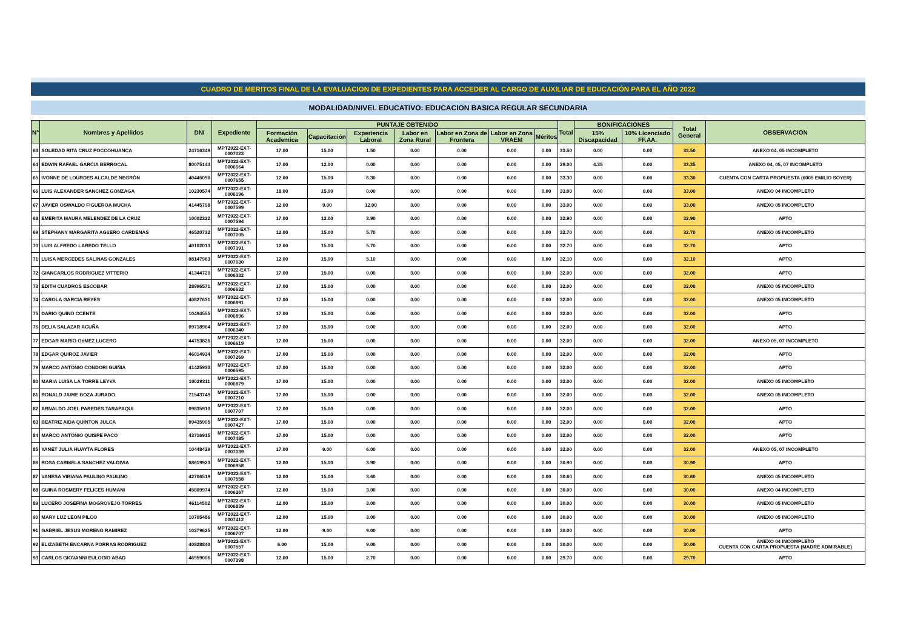CUADRO DE MERITOS FINAL DE LA EVALUACION DE EXPEDIENTES PARA ACCEDER AL CARGO DE AUXILIAR DE EDUCACIÓN PARA EL AÑO 2022
MODALIDAD/NIVEL EDUCATIVO: EDUCACION BASICA REGULAR SECUNDARIA
| N° | Nombres y Apellidos | DNI | Expediente | PUNTAJE OBTENIDO | | | | | | | Total | BONIFICACIONES | | Total General | OBSERVACION |
| --- | --- | --- | --- | --- | --- | --- | --- | --- | --- | --- | --- | --- | --- | --- | --- |
| | | | | Formación Academica | Capacitación | Experiencia Laboral | Labor en Zona Rural | Labor en Zona de Frontera | Labor en Zona VRAEM | Méritos | | 15% Discapacidad | 10% Licenciado FF.AA. | | |
| 63 | SOLEDAD RITA CRUZ POCCOHUANCA | 24716349 | MPT2022-EXT-0007023 | 17.00 | 15.00 | 1.50 | 0.00 | 0.00 | 0.00 | 0.00 | 33.50 | 0.00 | 0.00 | 33.50 | ANEXO 04, 05 INCOMPLETO |
| 64 | EDWIN RAFAEL GARCíA BERROCAL | 80075144 | MPT2022-EXT-0006664 | 17.00 | 12.00 | 0.00 | 0.00 | 0.00 | 0.00 | 0.00 | 29.00 | 4.35 | 0.00 | 33.35 | ANEXO 04, 05, 07 INCOMPLETO |
| 65 | IVONNE DE LOURDES ALCALDE NEGRÒN | 40445090 | MPT2022-EXT-0007655 | 12.00 | 15.00 | 6.30 | 0.00 | 0.00 | 0.00 | 0.00 | 33.30 | 0.00 | 0.00 | 33.30 | CUENTA CON CARTA PROPUESTA (6005 EMILIO SOYER) |
| 66 | LUIS ALEXANDER SANCHEZ GONZAGA | 10230574 | MPT2022-EXT-0006196 | 18.00 | 15.00 | 0.00 | 0.00 | 0.00 | 0.00 | 0.00 | 33.00 | 0.00 | 0.00 | 33.00 | ANEXO 04 INCOMPLETO |
| 67 | JAVIER OSWALDO FIGUEROA MUCHA | 41445798 | MPT2022-EXT-0007599 | 12.00 | 9.00 | 12.00 | 0.00 | 0.00 | 0.00 | 0.00 | 33.00 | 0.00 | 0.00 | 33.00 | ANEXO 05 INCOMPLETO |
| 68 | EMERITA MAURA MELENDEZ DE LA CRUZ | 10002322 | MPT2022-EXT-0007594 | 17.00 | 12.00 | 3.90 | 0.00 | 0.00 | 0.00 | 0.00 | 32.90 | 0.00 | 0.00 | 32.90 | APTO |
| 69 | STEPHANY MARGARITA AGüERO CARDENAS | 46520732 | MPT2022-EXT-0007005 | 12.00 | 15.00 | 5.70 | 0.00 | 0.00 | 0.00 | 0.00 | 32.70 | 0.00 | 0.00 | 32.70 | ANEXO 05 INCOMPLETO |
| 70 | LUIS ALFREDO LAREDO TELLO | 40102013 | MPT2022-EXT-0007391 | 12.00 | 15.00 | 5.70 | 0.00 | 0.00 | 0.00 | 0.00 | 32.70 | 0.00 | 0.00 | 32.70 | APTO |
| 71 | LUISA MERCEDES SALINAS GONZALES | 08147963 | MPT2022-EXT-0007030 | 12.00 | 15.00 | 5.10 | 0.00 | 0.00 | 0.00 | 0.00 | 32.10 | 0.00 | 0.00 | 32.10 | APTO |
| 72 | GIANCARLOS RODRIGUEZ VITTERIO | 41344720 | MPT2022-EXT-0006332 | 17.00 | 15.00 | 0.00 | 0.00 | 0.00 | 0.00 | 0.00 | 32.00 | 0.00 | 0.00 | 32.00 | APTO |
| 73 | EDITH CUADROS ESCOBAR | 28996571 | MPT2022-EXT-0006632 | 17.00 | 15.00 | 0.00 | 0.00 | 0.00 | 0.00 | 0.00 | 32.00 | 0.00 | 0.00 | 32.00 | ANEXO 05 INCOMPLETO |
| 74 | CAROLA GARCIA REYES | 40827631 | MPT2022-EXT-0006891 | 17.00 | 15.00 | 0.00 | 0.00 | 0.00 | 0.00 | 0.00 | 32.00 | 0.00 | 0.00 | 32.00 | ANEXO 05 INCOMPLETO |
| 75 | DARIO QUINO CCENTE | 10494555 | MPT2022-EXT-0006896 | 17.00 | 15.00 | 0.00 | 0.00 | 0.00 | 0.00 | 0.00 | 32.00 | 0.00 | 0.00 | 32.00 | APTO |
| 76 | DELIA SALAZAR ACUÑA | 09718964 | MPT2022-EXT-0006340 | 17.00 | 15.00 | 0.00 | 0.00 | 0.00 | 0.00 | 0.00 | 32.00 | 0.00 | 0.00 | 32.00 | APTO |
| 77 | EDGAR MARIO GóMEZ LUCERO | 44753826 | MPT2022-EXT-0006619 | 17.00 | 15.00 | 0.00 | 0.00 | 0.00 | 0.00 | 0.00 | 32.00 | 0.00 | 0.00 | 32.00 | ANEXO 05, 07 INCOMPLETO |
| 78 | EDGAR QUIROZ JAVIER | 46014934 | MPT2022-EXT-0007269 | 17.00 | 15.00 | 0.00 | 0.00 | 0.00 | 0.00 | 0.00 | 32.00 | 0.00 | 0.00 | 32.00 | APTO |
| 79 | MARCO ANTONIO CONDORI GUIÑIA | 41425933 | MPT2022-EXT-0006595 | 17.00 | 15.00 | 0.00 | 0.00 | 0.00 | 0.00 | 0.00 | 32.00 | 0.00 | 0.00 | 32.00 | APTO |
| 80 | MARIA LUISA LA TORRE LEYVA | 10029311 | MPT2022-EXT-0006879 | 17.00 | 15.00 | 0.00 | 0.00 | 0.00 | 0.00 | 0.00 | 32.00 | 0.00 | 0.00 | 32.00 | ANEXO 05 INCOMPLETO |
| 81 | RONALD JAIME BOZA JURADO | 71543749 | MPT2022-EXT-0007210 | 17.00 | 15.00 | 0.00 | 0.00 | 0.00 | 0.00 | 0.00 | 32.00 | 0.00 | 0.00 | 32.00 | ANEXO 05 INCOMPLETO |
| 82 | ARNALDO JOEL PAREDES TARAPAQUI | 09835910 | MPT2022-EXT-0007707 | 17.00 | 15.00 | 0.00 | 0.00 | 0.00 | 0.00 | 0.00 | 32.00 | 0.00 | 0.00 | 32.00 | APTO |
| 83 | BEATRIZ AIDA QUINTON JULCA | 09435905 | MPT2022-EXT-0007427 | 17.00 | 15.00 | 0.00 | 0.00 | 0.00 | 0.00 | 0.00 | 32.00 | 0.00 | 0.00 | 32.00 | APTO |
| 84 | MARCO ANTONIO QUISPE PACO | 43716915 | MPT2022-EXT-0007485 | 17.00 | 15.00 | 0.00 | 0.00 | 0.00 | 0.00 | 0.00 | 32.00 | 0.00 | 0.00 | 32.00 | APTO |
| 85 | YANET JULIA HUAYTA FLORES | 10448429 | MPT2022-EXT-0007039 | 17.00 | 9.00 | 6.00 | 0.00 | 0.00 | 0.00 | 0.00 | 32.00 | 0.00 | 0.00 | 32.00 | ANEXO 05, 07 INCOMPLETO |
| 86 | ROSA CARMELA SANCHEZ VALDIVIA | 08619923 | MPT2022-EXT-0006958 | 12.00 | 15.00 | 3.90 | 0.00 | 0.00 | 0.00 | 0.00 | 30.90 | 0.00 | 0.00 | 30.90 | APTO |
| 87 | VANESA VIBIANA PAULINO PAULINO | 42706519 | MPT2022-EXT-0007558 | 12.00 | 15.00 | 3.60 | 0.00 | 0.00 | 0.00 | 0.00 | 30.60 | 0.00 | 0.00 | 30.60 | ANEXO 05 INCOMPLETO |
| 88 | GUINA ROSMERY FELICES HUMANI | 45809974 | MPT2022-EXT-0006267 | 12.00 | 15.00 | 3.00 | 0.00 | 0.00 | 0.00 | 0.00 | 30.00 | 0.00 | 0.00 | 30.00 | ANEXO 04 INCOMPLETO |
| 89 | LUCERO JOSEFINA MOGROVEJO TORRES | 46114502 | MPT2022-EXT-0006839 | 12.00 | 15.00 | 3.00 | 0.00 | 0.00 | 0.00 | 0.00 | 30.00 | 0.00 | 0.00 | 30.00 | ANEXO 05 INCOMPLETO |
| 90 | MARY LUZ LEON PILCO | 10705486 | MPT2022-EXT-0007412 | 12.00 | 15.00 | 3.00 | 0.00 | 0.00 | 0.00 | 0.00 | 30.00 | 0.00 | 0.00 | 30.00 | ANEXO 05 INCOMPLETO |
| 91 | GABRIEL JESUS MORENO RAMIREZ | 10279625 | MPT2022-EXT-0006707 | 12.00 | 9.00 | 9.00 | 0.00 | 0.00 | 0.00 | 0.00 | 30.00 | 0.00 | 0.00 | 30.00 | APTO |
| 92 | ELIZABETH ENCARNA PORRAS RODRIGUEZ | 40828840 | MPT2022-EXT-0007557 | 6.00 | 15.00 | 9.00 | 0.00 | 0.00 | 0.00 | 0.00 | 30.00 | 0.00 | 0.00 | 30.00 | ANEXO 04 INCOMPLETO CUENTA CON CARTA PROPUESTA (MADRE ADMIRABLE) |
| 93 | CARLOS GIOVANNI EULOGIO ABAD | 46959006 | MPT2022-EXT-0007398 | 12.00 | 15.00 | 2.70 | 0.00 | 0.00 | 0.00 | 0.00 | 29.70 | 0.00 | 0.00 | 29.70 | APTO |